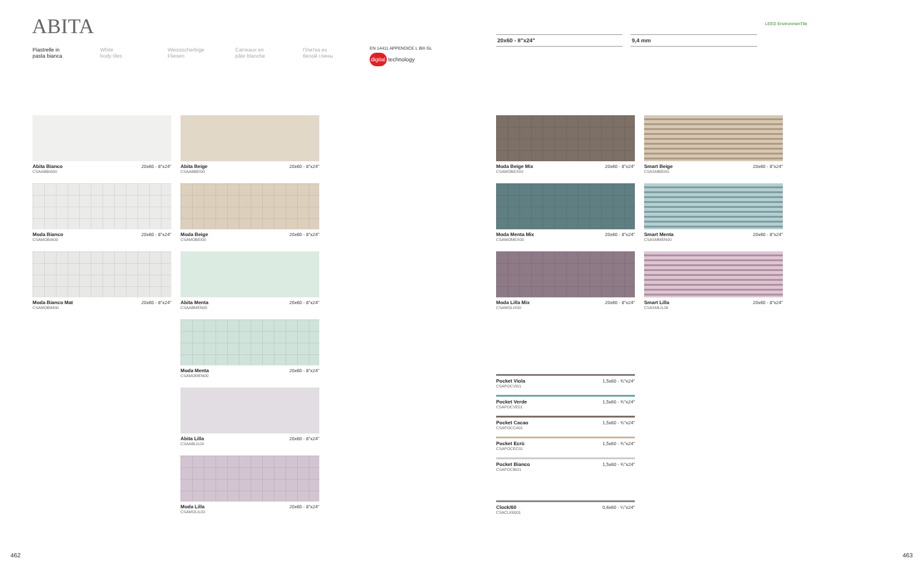ABITA
Piastrelle in
pasta bianca
White
body tiles
Weissscherbige
Fliesen
Carreaux en
pâte blanche
Плитка из
белой глины
EN 14411 APPENDICE L BIII GL
digital technology
20x60 - 8"x24" 9,4 mm
LEED EnvironmenTile
Abita Bianco
CSAABBIA00 20x60 - 8"x24"
Moda Bianco
CSAMOBIA00 20x60 - 8"x24"
Moda Bianco Mat
CSAMOBIM00 20x60 - 8"x24"
Abita Beige
CSAABBEI00 20x60 - 8"x24"
Moda Beige
CSAMOBEI00 20x60 - 8"x24"
Abita Menta
CSAABMEN00 20x60 - 8"x24"
Moda Menta
CSAMOMEN00 20x60 - 8"x24"
Abita Lilla
CSAABLIL00 20x60 - 8"x24"
Moda Lilla
CSAMOLIL00 20x60 - 8"x24"
Moda Beige Mix
CSAMOBEX00 20x60 - 8"x24"
Moda Menta Mix
CSAMOMEX00 20x60 - 8"x24"
Moda Lilla Mix
CSAMOLIX00 20x60 - 8"x24"
Pocket Viola
CSAPOCVI01 1,5x60 - ¾"x24"
Pocket Verde
CSAPOCVE01 1,5x60 - ¾"x24"
Pocket Cacao
CSAPOCCA01 1,5x60 - ¾"x24"
Pocket Ecrù
CSAPOCEC01 1,5x60 - ¾"x24"
Pocket Bianco
CSAPOCBI01 1,5x60 - ¾"x24"
Clock/60
CSACLK6001 0,6x60 - ¼"x24"
Smart Beige
CSASMBEI00 20x60 - 8"x24"
Smart Menta
CSASMMEN00 20x60 - 8"x24"
Smart Lilla
CSASMLIL00 20x60 - 8"x24"
462 463